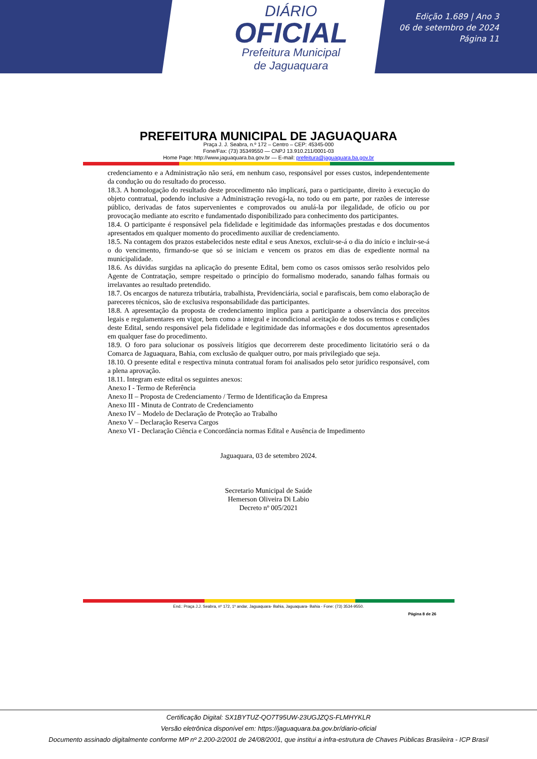DIÁRIO
OFICIAL
Prefeitura Municipal
de Jaguaquara
Edição 1.689 | Ano 3
06 de setembro de 2024
Página 11
PREFEITURA MUNICIPAL DE JAGUAQUARA
Praça J. J. Seabra, n.º 172 – Centro – CEP: 45345-000
Fone/Fax: (73) 35349550 — CNPJ 13.910.211/0001-03
Home Page: http://www.jaguaquara.ba.gov.br — E-mail: prefeitura@jaguaquara.ba.gov.br
credenciamento e a Administração não será, em nenhum caso, responsável por esses custos, independentemente da condução ou do resultado do processo.
18.3. A homologação do resultado deste procedimento não implicará, para o participante, direito à execução do objeto contratual, podendo inclusive a Administração revogá-la, no todo ou em parte, por razões de interesse público, derivadas de fatos supervenientes e comprovados ou anulá-la por ilegalidade, de ofício ou por provocação mediante ato escrito e fundamentado disponibilizado para conhecimento dos participantes.
18.4. O participante é responsável pela fidelidade e legitimidade das informações prestadas e dos documentos apresentados em qualquer momento do procedimento auxiliar de credenciamento.
18.5. Na contagem dos prazos estabelecidos neste edital e seus Anexos, excluir-se-á o dia do início e incluir-se-á o do vencimento, firmando-se que só se iniciam e vencem os prazos em dias de expediente normal na municipalidade.
18.6. As dúvidas surgidas na aplicação do presente Edital, bem como os casos omissos serão resolvidos pelo Agente de Contratação, sempre respeitado o princípio do formalismo moderado, sanando falhas formais ou irrelavantes ao resultado pretendido.
18.7. Os encargos de natureza tributária, trabalhista, Previdenciária, social e parafiscais, bem como elaboração de pareceres técnicos, são de exclusiva responsabilidade das participantes.
18.8. A apresentação da proposta de credenciamento implica para a participante a observância dos preceitos legais e regulamentares em vigor, bem como a integral e incondicional aceitação de todos os termos e condições deste Edital, sendo responsável pela fidelidade e legitimidade das informações e dos documentos apresentados em qualquer fase do procedimento.
18.9. O foro para solucionar os possíveis litígios que decorrerem deste procedimento licitatório será o da Comarca de Jaguaquara, Bahia, com exclusão de qualquer outro, por mais privilegiado que seja.
18.10. O presente edital e respectiva minuta contratual foram foi analisados pelo setor jurídico responsável, com a plena aprovação.
18.11. Integram este edital os seguintes anexos:
Anexo I - Termo de Referência
Anexo II – Proposta de Credenciamento / Termo de Identificação da Empresa
Anexo III - Minuta de Contrato de Credenciamento
Anexo IV – Modelo de Declaração de Proteção ao Trabalho
Anexo V – Declaração Reserva Cargos
Anexo VI - Declaração Ciência e Concordância normas Edital e Ausência de Impedimento
Jaguaquara, 03 de setembro 2024.
Secretario Municipal de Saúde
Hemerson Oliveira Di Labio
Decreto nº 005/2021
End.: Praça J.J. Seabra, nº 172, 1º andar, Jaguaquara- Bahia, Jaguaquara- Bahia - Fone: (73) 3534-9550.
Página 8 de 26
Certificação Digital: SX1BYTUZ-QO7T95UW-23UGJZQS-FLMHYKLR
Versão eletrônica disponível em: https://jaguaquara.ba.gov.br/diario-oficial
Documento assinado digitalmente conforme MP nº 2.200-2/2001 de 24/08/2001, que institui a infra-estrutura de Chaves Públicas Brasileira - ICP Brasil